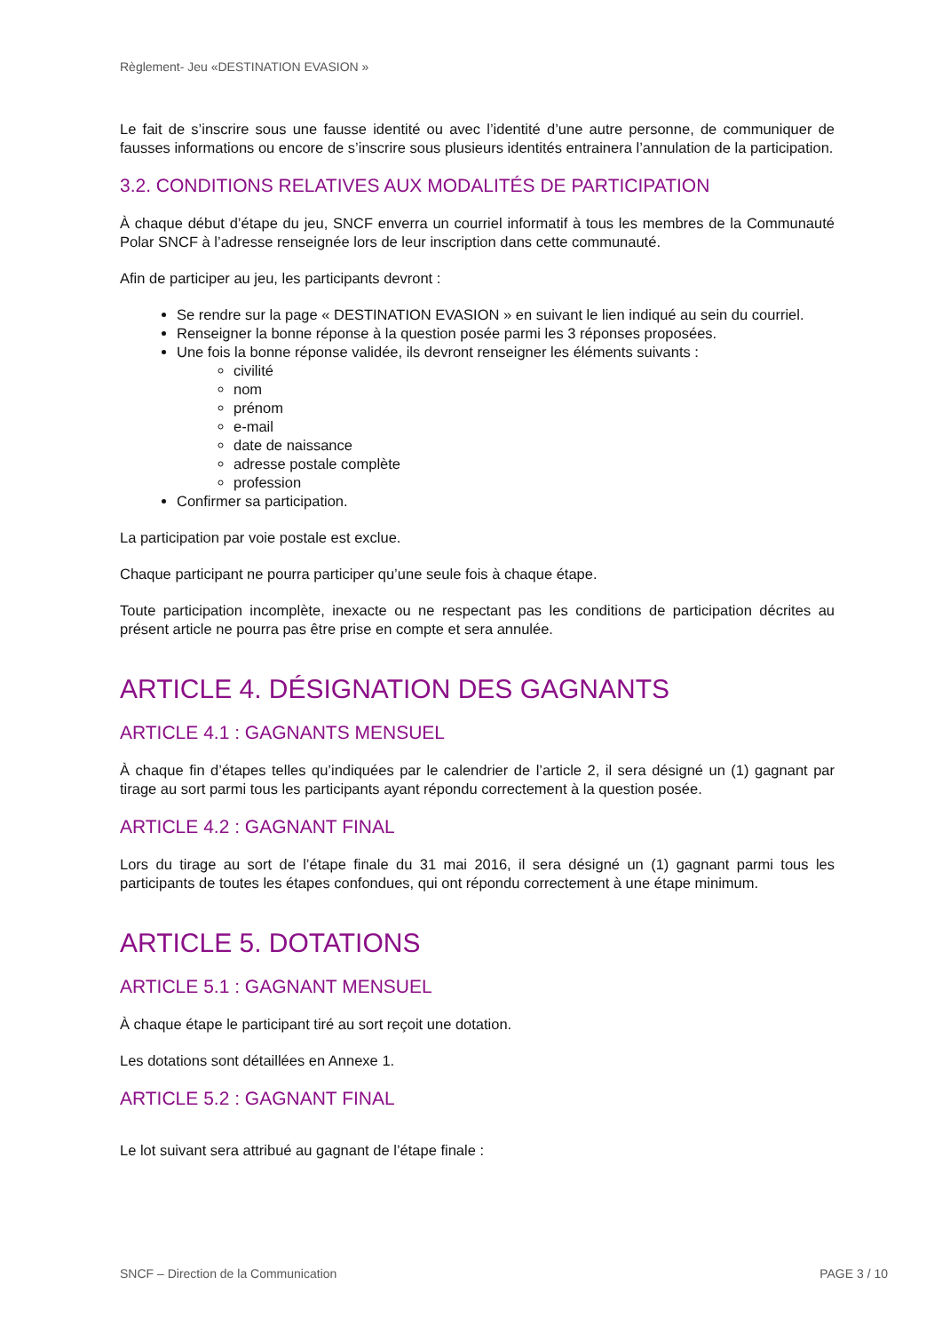Règlement- Jeu «DESTINATION EVASION »
Le fait de s’inscrire sous une fausse identité ou avec l’identité d’une autre personne, de communiquer de fausses informations ou encore de s’inscrire sous plusieurs identités entrainera l’annulation de la participation.
3.2. CONDITIONS RELATIVES AUX MODALITÉS DE PARTICIPATION
À chaque début d’étape du jeu, SNCF enverra un courriel informatif à tous les membres de la Communauté Polar SNCF à l’adresse renseignée lors de leur inscription dans cette communauté.
Afin de participer au jeu, les participants devront :
Se rendre sur la page « DESTINATION EVASION » en suivant le lien indiqué au sein du courriel.
Renseigner la bonne réponse à la question posée parmi les 3 réponses proposées.
Une fois la bonne réponse validée, ils devront renseigner les éléments suivants :
civilité
nom
prénom
e-mail
date de naissance
adresse postale complète
profession
Confirmer sa participation.
La participation par voie postale est exclue.
Chaque participant ne pourra participer qu’une seule fois à chaque étape.
Toute participation incomplète, inexacte ou ne respectant pas les conditions de participation décrites au présent article ne pourra pas être prise en compte et sera annulée.
ARTICLE 4. DÉSIGNATION DES GAGNANTS
ARTICLE 4.1 : GAGNANTS MENSUEL
À chaque fin d’étapes telles qu’indiquées par le calendrier de l’article 2, il sera désigné un (1) gagnant par tirage au sort parmi tous les participants ayant répondu correctement à la question posée.
ARTICLE 4.2 : GAGNANT FINAL
Lors du tirage au sort de l’étape finale du 31 mai 2016, il sera désigné un (1) gagnant parmi tous les participants de toutes les étapes confondues, qui ont répondu correctement à une étape minimum.
ARTICLE 5. DOTATIONS
ARTICLE 5.1 : GAGNANT MENSUEL
À chaque étape le participant tiré au sort reçoit une dotation.
Les dotations sont détaillées en Annexe 1.
ARTICLE 5.2 : GAGNANT FINAL
Le lot suivant sera attribué au gagnant de l’étape finale :
SNCF – Direction de la Communication PAGE 3 / 10